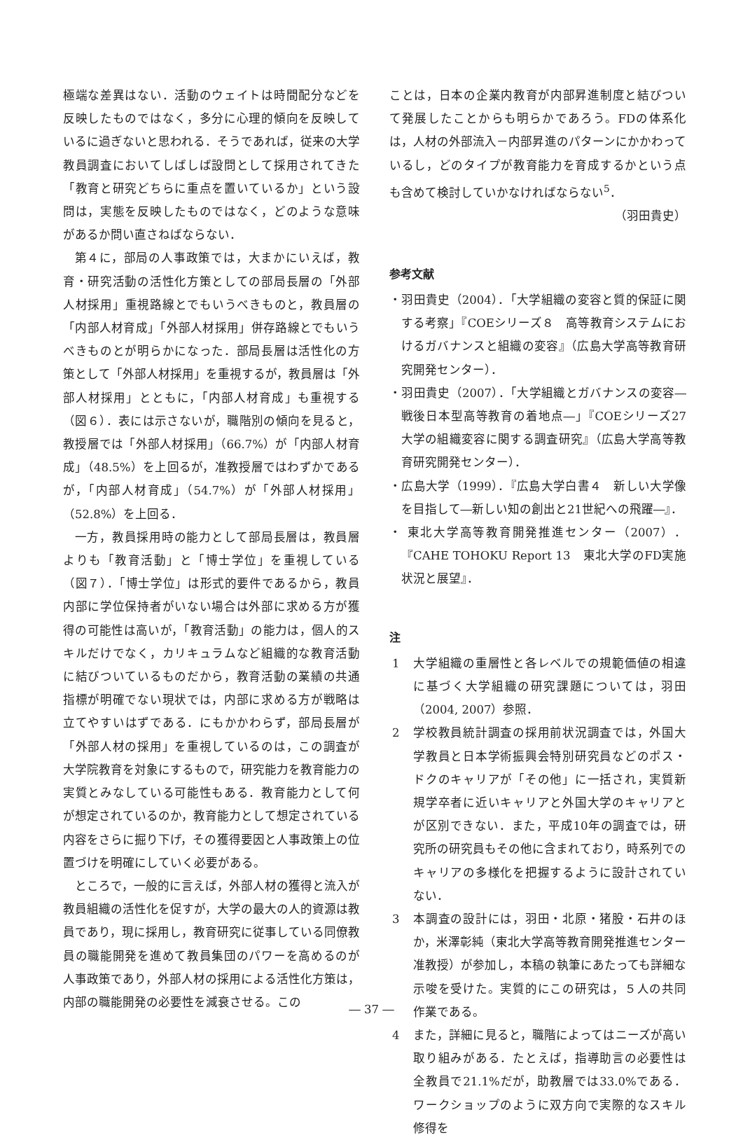極端な差異はない．活動のウェイトは時間配分などを反映したものではなく，多分に心理的傾向を反映しているに過ぎないと思われる．そうであれば，従来の大学教員調査においてしばしば設問として採用されてきた「教育と研究どちらに重点を置いているか」という設問は，実態を反映したものではなく，どのような意味があるか問い直さねばならない．
第４に，部局の人事政策では，大まかにいえば，教育・研究活動の活性化方策としての部局長層の「外部人材採用」重視路線とでもいうべきものと，教員層の「内部人材育成」「外部人材採用」併存路線とでもいうべきものとが明らかになった．部局長層は活性化の方策として「外部人材採用」を重視するが，教員層は「外部人材採用」とともに，「内部人材育成」も重視する（図６）．表には示さないが，職階別の傾向を見ると，教授層では「外部人材採用」（66.7%）が「内部人材育成」（48.5%）を上回るが，准教授層ではわずかであるが，「内部人材育成」（54.7%）が「外部人材採用」（52.8%）を上回る．
一方，教員採用時の能力として部局長層は，教員層よりも「教育活動」と「博士学位」を重視している（図７）．「博士学位」は形式的要件であるから，教員内部に学位保持者がいない場合は外部に求める方が獲得の可能性は高いが，「教育活動」の能力は，個人的スキルだけでなく，カリキュラムなど組織的な教育活動に結びついているものだから，教育活動の業績の共通指標が明確でない現状では，内部に求める方が戦略は立てやすいはずである．にもかかわらず，部局長層が「外部人材の採用」を重視しているのは，この調査が大学院教育を対象にするもので，研究能力を教育能力の実質とみなしている可能性もある．教育能力として何が想定されているのか，教育能力として想定されている内容をさらに掘り下げ，その獲得要因と人事政策上の位置づけを明確にしていく必要がある。
ところで，一般的に言えば，外部人材の獲得と流入が教員組織の活性化を促すが，大学の最大の人的資源は教員であり，現に採用し，教育研究に従事している同僚教員の職能開発を進めて教員集団のパワーを高めるのが人事政策であり，外部人材の採用による活性化方策は，内部の職能開発の必要性を減衰させる。この
ことは，日本の企業内教育が内部昇進制度と結びついて発展したことからも明らかであろう。FDの体系化は，人材の外部流入－内部昇進のパターンにかかわっているし，どのタイプが教育能力を育成するかという点も含めて検討していかなければならない<sup>5</sup>．
（羽田貴史）
参考文献
・羽田貴史（2004）．「大学組織の変容と質的保証に関する考察」『COEシリーズ８　高等教育システムにおけるガバナンスと組織の変容』（広島大学高等教育研究開発センター）．
・羽田貴史（2007）．「大学組織とガバナンスの変容―戦後日本型高等教育の着地点―」『COEシリーズ27　大学の組織変容に関する調査研究』（広島大学高等教育研究開発センター）．
・広島大学（1999）．『広島大学白書４　新しい大学像を目指して―新しい知の創出と21世紀への飛躍―』．
・ 東北大学高等教育開発推進センター（2007）．『CAHE TOHOKU Report 13　東北大学のFD実施状況と展望』．
注
1 大学組織の重層性と各レベルでの規範価値の相違に基づく大学組織の研究課題については，羽田（2004, 2007）参照．
2 学校教員統計調査の採用前状況調査では，外国大学教員と日本学術振興会特別研究員などのポス・ドクのキャリアが「その他」に一括され，実質新規学卒者に近いキャリアと外国大学のキャリアとが区別できない．また，平成10年の調査では，研究所の研究員もその他に含まれており，時系列でのキャリアの多様化を把握するように設計されていない．
3 本調査の設計には，羽田・北原・猪股・石井のほか，米澤彰純（東北大学高等教育開発推進センター准教授）が参加し，本稿の執筆にあたっても詳細な示唆を受けた。実質的にこの研究は，５人の共同作業である。
4 また，詳細に見ると，職階によってはニーズが高い取り組みがある．たとえば，指導助言の必要性は全教員で21.1%だが，助教層では33.0%である．ワークショップのように双方向で実際的なスキル修得を
― 37 ―